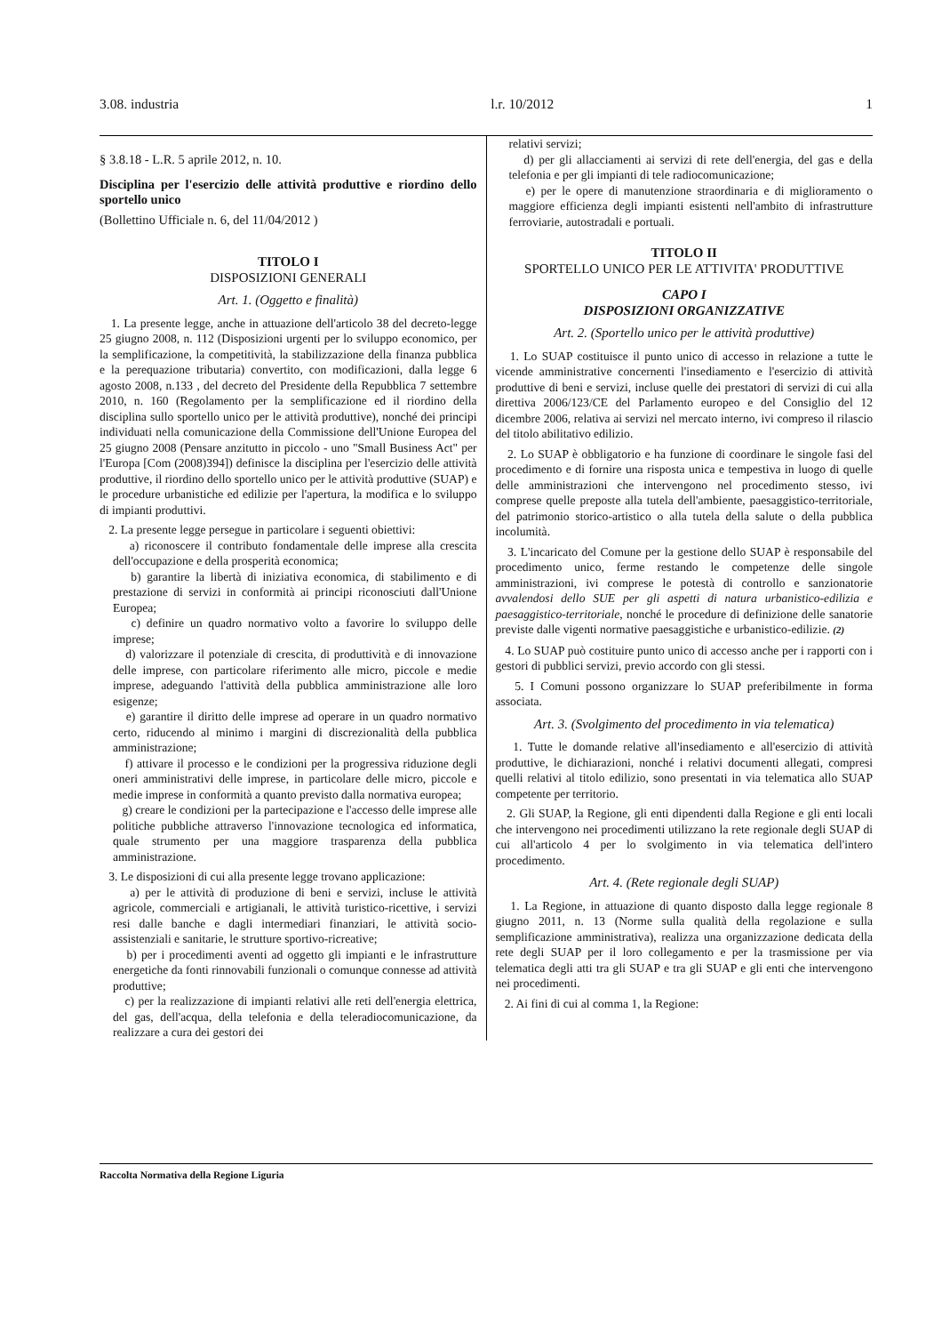3.08. industria l.r. 10/2012 1
§ 3.8.18 - L.R. 5 aprile 2012, n. 10.
Disciplina per l'esercizio delle attività produttive e riordino dello sportello unico
(Bollettino Ufficiale n. 6, del 11/04/2012 )
TITOLO I
DISPOSIZIONI GENERALI
Art. 1. (Oggetto e finalità)
1. La presente legge, anche in attuazione dell'articolo 38 del decreto-legge 25 giugno 2008, n. 112 (Disposizioni urgenti per lo sviluppo economico, per la semplificazione, la competitività, la stabilizzazione della finanza pubblica e la perequazione tributaria) convertito, con modificazioni, dalla legge 6 agosto 2008, n.133 , del decreto del Presidente della Repubblica 7 settembre 2010, n. 160 (Regolamento per la semplificazione ed il riordino della disciplina sullo sportello unico per le attività produttive), nonché dei principi individuati nella comunicazione della Commissione dell'Unione Europea del 25 giugno 2008 (Pensare anzitutto in piccolo - uno "Small Business Act" per l'Europa [Com (2008)394]) definisce la disciplina per l'esercizio delle attività produttive, il riordino dello sportello unico per le attività produttive (SUAP) e le procedure urbanistiche ed edilizie per l'apertura, la modifica e lo sviluppo di impianti produttivi.
2. La presente legge persegue in particolare i seguenti obiettivi:
a) riconoscere il contributo fondamentale delle imprese alla crescita dell'occupazione e della prosperità economica;
b) garantire la libertà di iniziativa economica, di stabilimento e di prestazione di servizi in conformità ai principi riconosciuti dall'Unione Europea;
c) definire un quadro normativo volto a favorire lo sviluppo delle imprese;
d) valorizzare il potenziale di crescita, di produttività e di innovazione delle imprese, con particolare riferimento alle micro, piccole e medie imprese, adeguando l'attività della pubblica amministrazione alle loro esigenze;
e) garantire il diritto delle imprese ad operare in un quadro normativo certo, riducendo al minimo i margini di discrezionalità della pubblica amministrazione;
f) attivare il processo e le condizioni per la progressiva riduzione degli oneri amministrativi delle imprese, in particolare delle micro, piccole e medie imprese in conformità a quanto previsto dalla normativa europea;
g) creare le condizioni per la partecipazione e l'accesso delle imprese alle politiche pubbliche attraverso l'innovazione tecnologica ed informatica, quale strumento per una maggiore trasparenza della pubblica amministrazione.
3. Le disposizioni di cui alla presente legge trovano applicazione:
a) per le attività di produzione di beni e servizi, incluse le attività agricole, commerciali e artigianali, le attività turistico-ricettive, i servizi resi dalle banche e dagli intermediari finanziari, le attività socio-assistenziali e sanitarie, le strutture sportivo-ricreative;
b) per i procedimenti aventi ad oggetto gli impianti e le infrastrutture energetiche da fonti rinnovabili funzionali o comunque connesse ad attività produttive;
c) per la realizzazione di impianti relativi alle reti dell'energia elettrica, del gas, dell'acqua, della telefonia e della teleradiocomunicazione, da realizzare a cura dei gestori dei
relativi servizi;
d) per gli allacciamenti ai servizi di rete dell'energia, del gas e della telefonia e per gli impianti di tele radiocomunicazione;
e) per le opere di manutenzione straordinaria e di miglioramento o maggiore efficienza degli impianti esistenti nell'ambito di infrastrutture ferroviarie, autostradali e portuali.
TITOLO II
SPORTELLO UNICO PER LE ATTIVITA' PRODUTTIVE
CAPO I
DISPOSIZIONI ORGANIZZATIVE
Art. 2. (Sportello unico per le attività produttive)
1. Lo SUAP costituisce il punto unico di accesso in relazione a tutte le vicende amministrative concernenti l'insediamento e l'esercizio di attività produttive di beni e servizi, incluse quelle dei prestatori di servizi di cui alla direttiva 2006/123/CE del Parlamento europeo e del Consiglio del 12 dicembre 2006, relativa ai servizi nel mercato interno, ivi compreso il rilascio del titolo abilitativo edilizio.
2. Lo SUAP è obbligatorio e ha funzione di coordinare le singole fasi del procedimento e di fornire una risposta unica e tempestiva in luogo di quelle delle amministrazioni che intervengono nel procedimento stesso, ivi comprese quelle preposte alla tutela dell'ambiente, paesaggistico-territoriale, del patrimonio storico-artistico o alla tutela della salute o della pubblica incolumità.
3. L'incaricato del Comune per la gestione dello SUAP è responsabile del procedimento unico, ferme restando le competenze delle singole amministrazioni, ivi comprese le potestà di controllo e sanzionatorie avvalendosi dello SUE per gli aspetti di natura urbanistico-edilizia e paesaggistico-territoriale, nonché le procedure di definizione delle sanatorie previste dalle vigenti normative paesaggistiche e urbanistico-edilizie. (2)
4. Lo SUAP può costituire punto unico di accesso anche per i rapporti con i gestori di pubblici servizi, previo accordo con gli stessi.
5. I Comuni possono organizzare lo SUAP preferibilmente in forma associata.
Art. 3. (Svolgimento del procedimento in via telematica)
1. Tutte le domande relative all'insediamento e all'esercizio di attività produttive, le dichiarazioni, nonché i relativi documenti allegati, compresi quelli relativi al titolo edilizio, sono presentati in via telematica allo SUAP competente per territorio.
2. Gli SUAP, la Regione, gli enti dipendenti dalla Regione e gli enti locali che intervengono nei procedimenti utilizzano la rete regionale degli SUAP di cui all'articolo 4 per lo svolgimento in via telematica dell'intero procedimento.
Art. 4. (Rete regionale degli SUAP)
1. La Regione, in attuazione di quanto disposto dalla legge regionale 8 giugno 2011, n. 13 (Norme sulla qualità della regolazione e sulla semplificazione amministrativa), realizza una organizzazione dedicata della rete degli SUAP per il loro collegamento e per la trasmissione per via telematica degli atti tra gli SUAP e tra gli SUAP e gli enti che intervengono nei procedimenti.
2. Ai fini di cui al comma 1, la Regione:
Raccolta Normativa della Regione Liguria